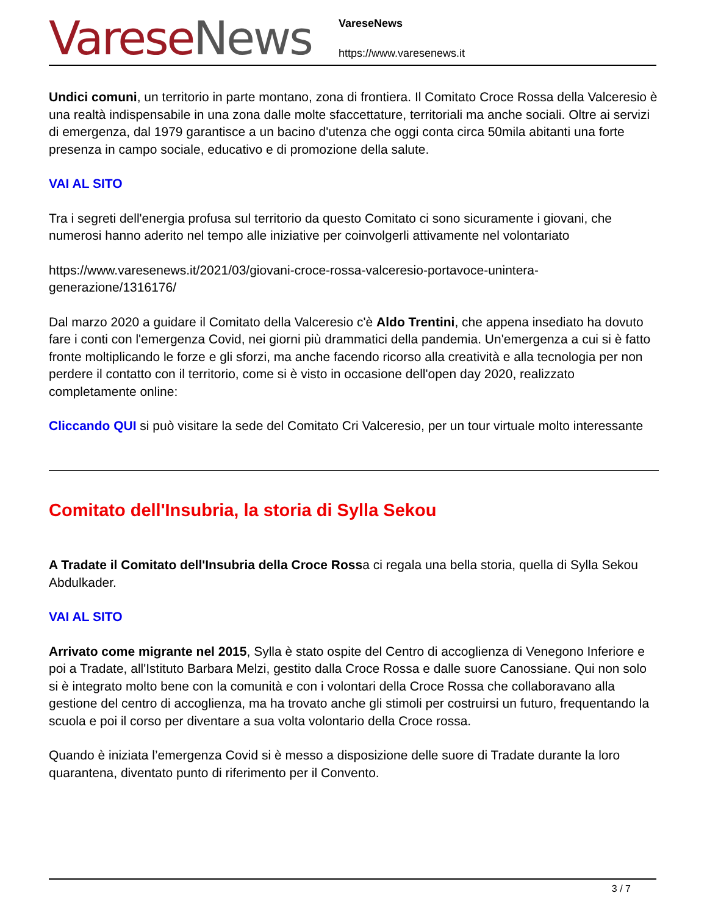Varese News
VareseNews
https://www.varesenews.it
Undici comuni, un territorio in parte montano, zona di frontiera. Il Comitato Croce Rossa della Valceresio è una realtà indispensabile in una zona dalle molte sfaccettature, territoriali ma anche sociali. Oltre ai servizi di emergenza, dal 1979 garantisce a un bacino d'utenza che oggi conta circa 50mila abitanti una forte presenza in campo sociale, educativo e di promozione della salute.
VAI AL SITO
Tra i segreti dell'energia profusa sul territorio da questo Comitato ci sono sicuramente i giovani, che numerosi hanno aderito nel tempo alle iniziative per coinvolgerli attivamente nel volontariato
https://www.varesenews.it/2021/03/giovani-croce-rossa-valceresio-portavoce-unintera-
generazione/1316176/
Dal marzo 2020 a guidare il Comitato della Valceresio c'è Aldo Trentini, che appena insediato ha dovuto fare i conti con l'emergenza Covid, nei giorni più drammatici della pandemia. Un'emergenza a cui si è fatto fronte moltiplicando le forze e gli sforzi, ma anche facendo ricorso alla creatività e alla tecnologia per non perdere il contatto con il territorio, come si è visto in occasione dell'open day 2020, realizzato completamente online:
Cliccando QUI si può visitare la sede del Comitato Cri Valceresio, per un tour virtuale molto interessante
Comitato dell'Insubria, la storia di Sylla Sekou
A Tradate il Comitato dell'Insubria della Croce Rossa ci regala una bella storia, quella di Sylla Sekou Abdulkader.
VAI AL SITO
Arrivato come migrante nel 2015, Sylla è stato ospite del Centro di accoglienza di Venegono Inferiore e poi a Tradate, all'Istituto Barbara Melzi, gestito dalla Croce Rossa e dalle suore Canossiane. Qui non solo si è integrato molto bene con la comunità e con i volontari della Croce Rossa che collaboravano alla gestione del centro di accoglienza, ma ha trovato anche gli stimoli per costruirsi un futuro, frequentando la scuola e poi il corso per diventare a sua volta volontario della Croce rossa.
Quando è iniziata l’emergenza Covid si è messo a disposizione delle suore di Tradate durante la loro quarantena, diventato punto di riferimento per il Convento.
3 / 7